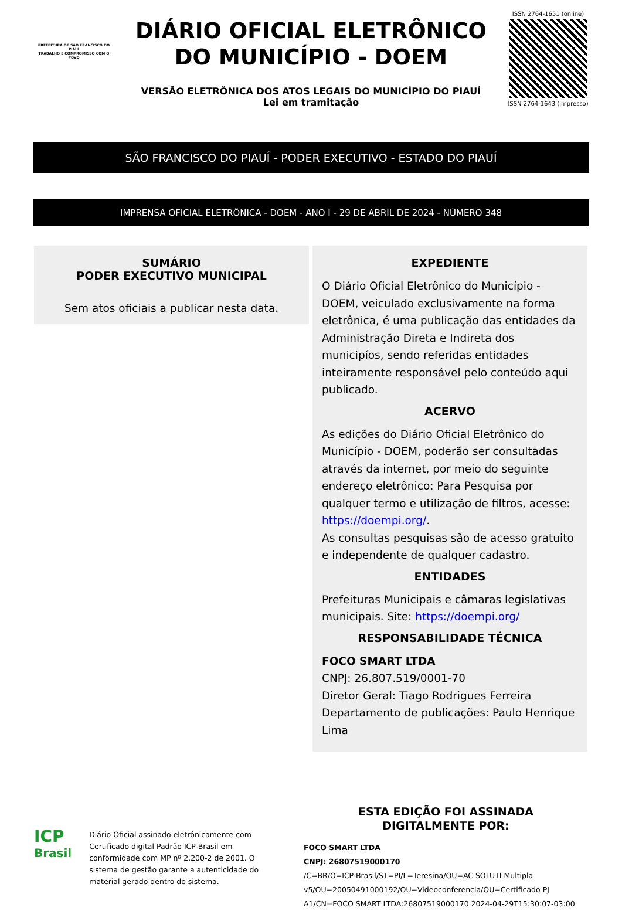PREFEITURA DE SÃO FRANCISCO DO PIAUÍ
TRABALHO E COMPROMISSO COM O POVO
DIÁRIO OFICIAL ELETRÔNICO
DO MUNICÍPIO - DOEM
VERSÃO ELETRÔNICA DOS ATOS LEGAIS DO MUNICÍPIO DO PIAUÍ
Lei em tramitação
ISSN 2764-1651 (online)
ISSN 2764-1643 (impresso)
SÃO FRANCISCO DO PIAUÍ - PODER EXECUTIVO - ESTADO DO PIAUÍ
IMPRENSA OFICIAL ELETRÔNICA - DOEM - ANO I - 29 DE ABRIL DE 2024 - NÚMERO 348
SUMÁRIO
PODER EXECUTIVO MUNICIPAL
Sem atos oficiais a publicar nesta data.
EXPEDIENTE
O Diário Oficial Eletrônico do Município - DOEM, veiculado exclusivamente na forma eletrônica, é uma publicação das entidades da Administração Direta e Indireta dos municipíos, sendo referidas entidades inteiramente responsável pelo conteúdo aqui publicado.
ACERVO
As edições do Diário Oficial Eletrônico do Município - DOEM, poderão ser consultadas através da internet, por meio do seguinte endereço eletrônico: Para Pesquisa por qualquer termo e utilização de filtros, acesse: https://doempi.org/.
As consultas pesquisas são de acesso gratuito e independente de qualquer cadastro.
ENTIDADES
Prefeituras Municipais e câmaras legislativas municipais. Site: https://doempi.org/
RESPONSABILIDADE TÉCNICA
FOCO SMART LTDA
CNPJ: 26.807.519/0001-70
Diretor Geral: Tiago Rodrigues Ferreira
Departamento de publicações: Paulo Henrique Lima
ICP
Brasil
Diário Oficial assinado eletrônicamente com Certificado digital Padrão ICP-Brasil em conformidade com MP nº 2.200-2 de 2001. O sistema de gestão garante a autenticidade do material gerado dentro do sistema.
ESTA EDIÇÃO FOI ASSINADA
DIGITALMENTE POR:
FOCO SMART LTDA
CNPJ: 26807519000170
/C=BR/O=ICP-Brasil/ST=PI/L=Teresina/OU=AC SOLUTI Multipla v5/OU=20050491000192/OU=Videoconferencia/OU=Certificado PJ A1/CN=FOCO SMART LTDA:26807519000170 2024-04-29T15:30:07-03:00